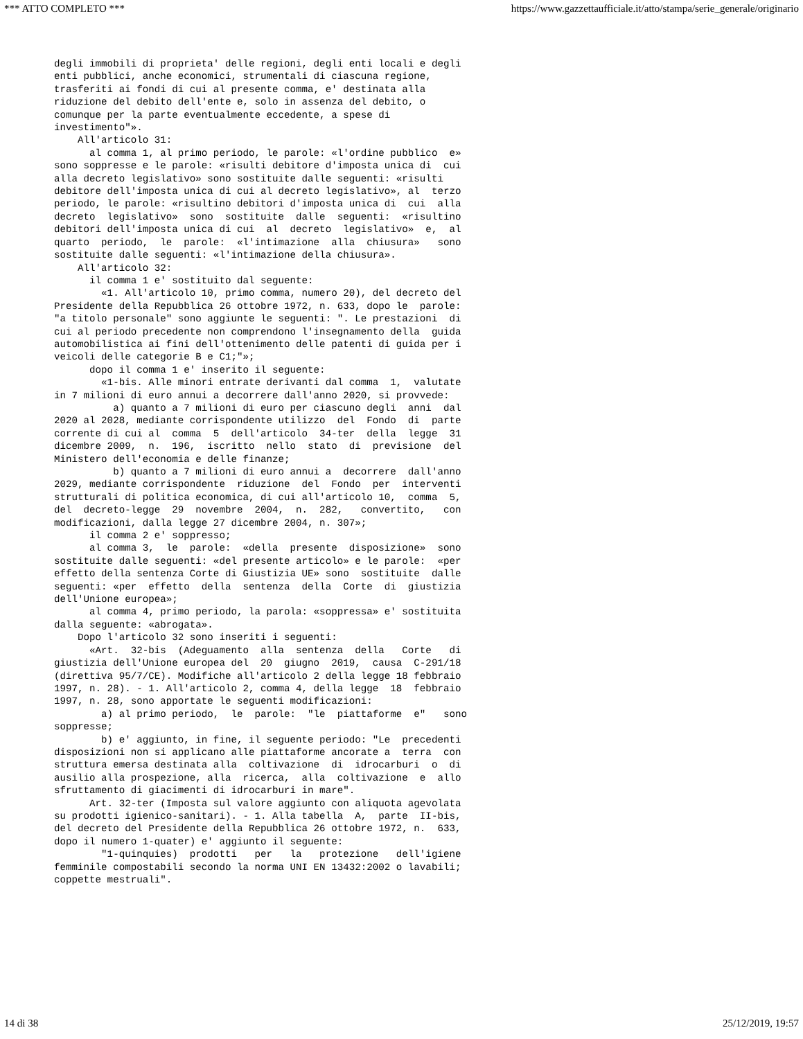*** ATTO COMPLETO *** https://www.gazzettaufficiale.it/atto/stampa/serie_generale/originario
degli immobili di proprieta' delle regioni, degli enti locali e degli
enti pubblici, anche economici, strumentali di ciascuna regione,
trasferiti ai fondi di cui al presente comma, e' destinata alla
riduzione del debito dell'ente e, solo in assenza del debito, o
comunque per la parte eventualmente eccedente, a spese di
investimento"».
    All'articolo 31:
      al comma 1, al primo periodo, le parole: «l'ordine pubblico  e»
sono soppresse e le parole: «risulti debitore d'imposta unica di  cui
alla decreto legislativo» sono sostituite dalle seguenti: «risulti
debitore dell'imposta unica di cui al decreto legislativo», al  terzo
periodo, le parole: «risultino debitori d'imposta unica di  cui  alla
decreto  legislativo»  sono  sostituite  dalle  seguenti:  «risultino
debitori dell'imposta unica di cui  al  decreto  legislativo»  e,  al
quarto  periodo,  le  parole:  «l'intimazione  alla  chiusura»   sono
sostituite dalle seguenti: «l'intimazione della chiusura».
    All'articolo 32:
      il comma 1 e' sostituito dal seguente:
        «1. All'articolo 10, primo comma, numero 20), del decreto del
Presidente della Repubblica 26 ottobre 1972, n. 633, dopo le  parole:
"a titolo personale" sono aggiunte le seguenti: ". Le prestazioni  di
cui al periodo precedente non comprendono l'insegnamento della  guida
automobilistica ai fini dell'ottenimento delle patenti di guida per i
veicoli delle categorie B e C1;"»;
      dopo il comma 1 e' inserito il seguente:
        «1-bis. Alle minori entrate derivanti dal comma  1,  valutate
in 7 milioni di euro annui a decorrere dall'anno 2020, si provvede:
          a) quanto a 7 milioni di euro per ciascuno degli  anni  dal
2020 al 2028, mediante corrispondente utilizzo  del  Fondo  di  parte
corrente di cui al  comma  5  dell'articolo  34-ter  della  legge  31
dicembre 2009,  n.  196,  iscritto  nello  stato  di  previsione  del
Ministero dell'economia e delle finanze;
          b) quanto a 7 milioni di euro annui a  decorrere  dall'anno
2029, mediante corrispondente  riduzione  del  Fondo  per  interventi
strutturali di politica economica, di cui all'articolo 10,  comma  5,
del  decreto-legge  29  novembre  2004,  n.  282,   convertito,   con
modificazioni, dalla legge 27 dicembre 2004, n. 307»;
      il comma 2 e' soppresso;
      al comma 3,  le  parole:  «della  presente  disposizione»  sono
sostituite dalle seguenti: «del presente articolo» e le parole:  «per
effetto della sentenza Corte di Giustizia UE» sono  sostituite  dalle
seguenti: «per  effetto  della  sentenza  della  Corte  di  giustizia
dell'Unione europea»;
      al comma 4, primo periodo, la parola: «soppressa» e' sostituita
dalla seguente: «abrogata».
    Dopo l'articolo 32 sono inseriti i seguenti:
      «Art.  32-bis  (Adeguamento  alla  sentenza  della   Corte   di
giustizia dell'Unione europea del  20  giugno  2019,  causa  C-291/18
(direttiva 95/7/CE). Modifiche all'articolo 2 della legge 18 febbraio
1997, n. 28). - 1. All'articolo 2, comma 4, della legge  18  febbraio
1997, n. 28, sono apportate le seguenti modificazioni:
        a) al primo periodo,  le  parole:  "le  piattaforme  e"   sono
soppresse;
        b) e' aggiunto, in fine, il seguente periodo: "Le  precedenti
disposizioni non si applicano alle piattaforme ancorate a  terra  con
struttura emersa destinata alla  coltivazione  di  idrocarburi  o  di
ausilio alla prospezione, alla  ricerca,  alla  coltivazione  e  allo
sfruttamento di giacimenti di idrocarburi in mare".
      Art. 32-ter (Imposta sul valore aggiunto con aliquota agevolata
su prodotti igienico-sanitari). - 1. Alla tabella  A,  parte  II-bis,
del decreto del Presidente della Repubblica 26 ottobre 1972, n.  633,
dopo il numero 1-quater) e' aggiunto il seguente:
        "1-quinquies)  prodotti   per   la   protezione   dell'igiene
femminile compostabili secondo la norma UNI EN 13432:2002 o lavabili;
coppette mestruali".
14 di 38 25/12/2019, 19:57